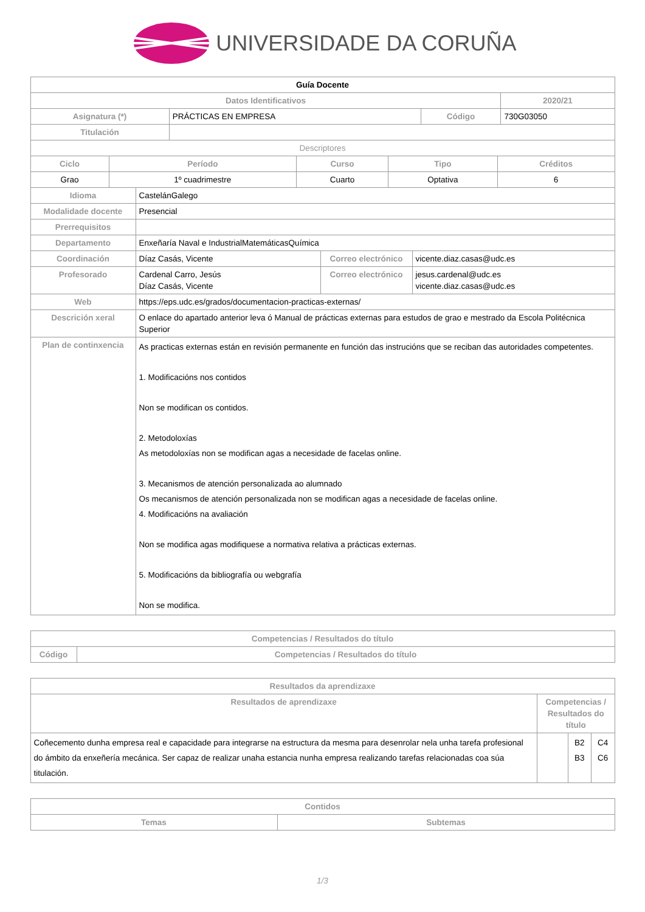UNIVERSIDADE DA CORUÑA
| Guía Docente | | | |
| Datos Identificativos | | | 2020/21 |
| Asignatura (*) | PRÁCTICAS EN EMPRESA | Código | 730G03050 |
| Titulación | | | |
| Descriptores | | | |
| Ciclo | Período | Curso | Tipo | Créditos |
| --- | --- | --- | --- | --- |
| Grao | 1º cuadrimestre | Cuarto | Optativa | 6 |
| Idioma | CastelánGalego | | |
| Modalidade docente | Presencial | | |
| Prerrequisitos | | | |
| Departamento | Enxeñaría Naval e IndustrialMatemáticasQuímica | | |
| Coordinación | Díaz Casás, Vicente | Correo electrónico | vicente.diaz.casas@udc.es |
| Profesorado | Cardenal Carro, Jesús Díaz Casás, Vicente | Correo electrónico | jesus.cardenal@udc.es vicente.diaz.casas@udc.es |
| Web | https://eps.udc.es/grados/documentacion-practicas-externas/ | | |
| Descrición xeral | O enlace do apartado anterior leva ó Manual de prácticas externas para estudos de grao e mestrado da Escola Politécnica Superior | | |
| Plan de continxencia | As practicas externas están en revisión permanente en función das instrucións que se reciban das autoridades competentes. 1. Modificacións nos contidos Non se modifican os contidos. 2. Metodoloxías As metodoloxías non se modifican agas a necesidade de facelas online. 3. Mecanismos de atención personalizada ao alumnado Os mecanismos de atención personalizada non se modifican agas a necesidade de facelas online. 4. Modificacións na avaliación Non se modifica agas modifiquese a normativa relativa a prácticas externas. 5. Modificacións da bibliografía ou webgrafía Non se modifica. | | |
| Competencias / Resultados do título | |
| --- | --- |
| Código | Competencias / Resultados do título |
| Resultados da aprendizaxe | | | |
| --- | --- | --- | --- |
| Resultados de aprendizaxe | Competencias / Resultados do título | | |
| Coñecemento dunha empresa real e capacidade para integrarse na estructura da mesma para desenrolar nela unha tarefa profesional do ámbito da enxeñería mecánica. Ser capaz de realizar unaha estancia nunha empresa realizando tarefas relacionadas coa súa titulación. | | B2 B3 | C4 C6 |
| Contidos | |
| --- | --- |
| Temas | Subtemas |
1/3